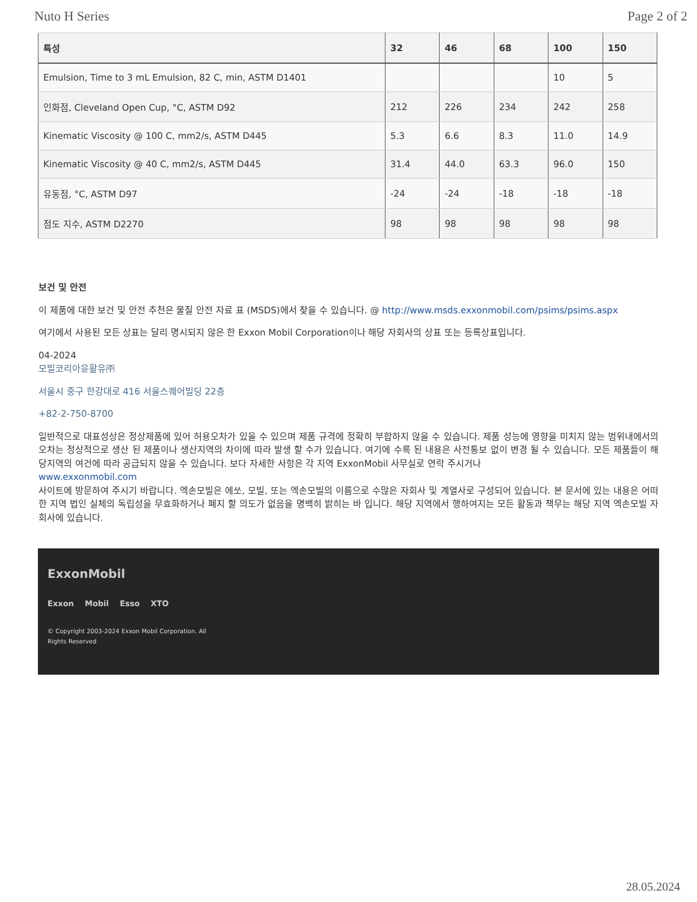Nuto H Series Page 2 of 2
| 특성 | 32 | 46 | 68 | 100 | 150 |
| --- | --- | --- | --- | --- | --- |
| Emulsion, Time to 3 mL Emulsion, 82 C, min, ASTM D1401 | | | | 10 | 5 |
| 인화점, Cleveland Open Cup, °C, ASTM D92 | 212 | 226 | 234 | 242 | 258 |
| Kinematic Viscosity @ 100 C, mm2/s, ASTM D445 | 5.3 | 6.6 | 8.3 | 11.0 | 14.9 |
| Kinematic Viscosity @ 40 C, mm2/s, ASTM D445 | 31.4 | 44.0 | 63.3 | 96.0 | 150 |
| 유동점, °C, ASTM D97 | -24 | -24 | -18 | -18 | -18 |
| 점도 지수, ASTM D2270 | 98 | 98 | 98 | 98 | 98 |
보건 및 안전
이 제품에 대한 보건 및 안전 추천은 물질 안전 자료 표 (MSDS)에서 찾을 수 있습니다. @ http://www.msds.exxonmobil.com/psims/psims.aspx
여기에서 사용된 모든 상표는 달리 명시되지 않은 한 Exxon Mobil Corporation이나 해당 자회사의 상표 또는 등록상표입니다.
04-2024
모빌코리아윤활유㈜
서울시 중구 한강대로 416 서울스퀘어빌딩 22층
+82-2-750-8700
일반적으로 대표성상은 정상제품에 있어 허용오차가 있을 수 있으며 제품 규격에 정확히 부합하지 않을 수 있습니다. 제품 성능에 영향을 미치지 않는 범위내에서의 오차는 정상적으로 생산 된 제품이나 생산지역의 차이에 따라 발생 할 수가 있습니다. 여기에 수록 된 내용은 사전통보 없이 변경 될 수 있습니다. 모든 제품들이 해당지역의 여건에 따라 공급되지 않을 수 있습니다. 보다 자세한 사항은 각 지역 ExxonMobil 사무실로 연락 주시거나
www.exxonmobil.com
사이트에 방문하여 주시기 바랍니다. 엑손모빌은 에쏘, 모빌, 또는 엑손모빌의 이름으로 수많은 자회사 및 계열사로 구성되어 있습니다. 본 문서에 있는 내용은 어떠한 지역 법인 실체의 독립성을 무효화하거나 폐지 할 의도가 없음을 명백히 밝히는 바 입니다. 해당 지역에서 행하여지는 모든 활동과 책무는 해당 지역 엑손모빌 자회사에 있습니다.
ExxonMobil
Exxon Mobil Esso XTO
© Copyright 2003-2024 Exxon Mobil Corporation. All
Rights Reserved
28.05.2024